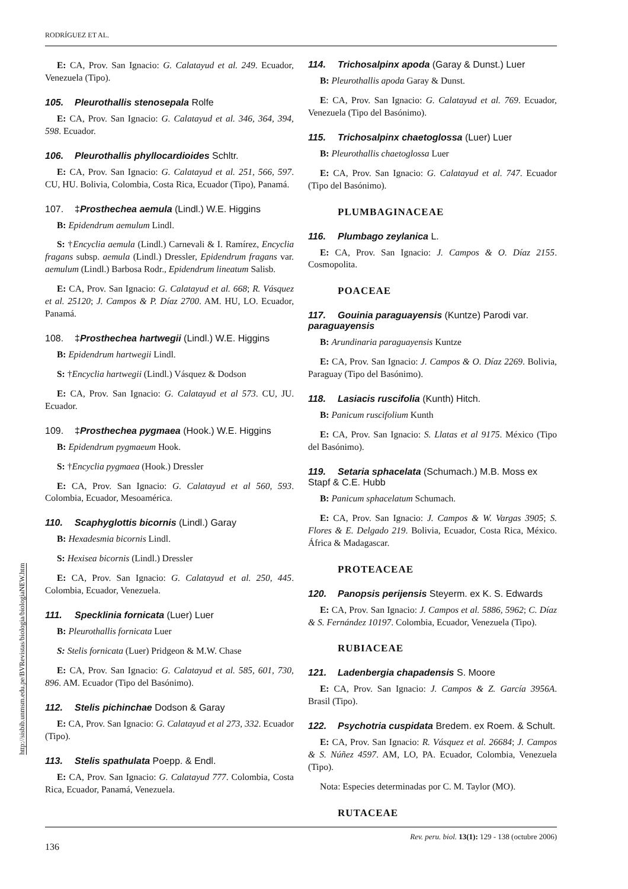RODRÍGUEZ ET AL.
http://sisbib.unmsm.edu.pe/BVRevistas/biologia/biologiaNEW.htm
E: CA, Prov. San Ignacio: G. Calatayud et al. 249. Ecuador, Venezuela (Tipo).
105. Pleurothallis stenosepala Rolfe
E: CA, Prov. San Ignacio: G. Calatayud et al. 346, 364, 394, 598. Ecuador.
106. Pleurothallis phyllocardioides Schltr.
E: CA, Prov. San Ignacio: G. Calatayud et al. 251, 566, 597. CU, HU. Bolivia, Colombia, Costa Rica, Ecuador (Tipo), Panamá.
107. ‡Prosthechea aemula (Lindl.) W.E. Higgins
B: Epidendrum aemulum Lindl.
S: †Encyclia aemula (Lindl.) Carnevali & I. Ramírez, Encyclia fragans subsp. aemula (Lindl.) Dressler, Epidendrum fragans var. aemulum (Lindl.) Barbosa Rodr., Epidendrum lineatum Salisb.
E: CA, Prov. San Ignacio: G. Calatayud et al. 668; R. Vásquez et al. 25120; J. Campos & P. Díaz 2700. AM. HU, LO. Ecuador, Panamá.
108. ‡Prosthechea hartwegii (Lindl.) W.E. Higgins
B: Epidendrum hartwegii Lindl.
S: †Encyclia hartwegii (Lindl.) Vásquez & Dodson
E: CA, Prov. San Ignacio: G. Calatayud et al 573. CU, JU. Ecuador.
109. ‡Prosthechea pygmaea (Hook.) W.E. Higgins
B: Epidendrum pygmaeum Hook.
S: †Encyclia pygmaea (Hook.) Dressler
E: CA, Prov. San Ignacio: G. Calatayud et al 560, 593. Colombia, Ecuador, Mesoamérica.
110. Scaphyglottis bicornis (Lindl.) Garay
B: Hexadesmia bicornis Lindl.
S: Hexisea bicornis (Lindl.) Dressler
E: CA, Prov. San Ignacio: G. Calatayud et al. 250, 445. Colombia, Ecuador, Venezuela.
111. Specklinia fornicata (Luer) Luer
B: Pleurothallis fornicata Luer
S: Stelis fornicata (Luer) Pridgeon & M.W. Chase
E: CA, Prov. San Ignacio: G. Calatayud et al. 585, 601, 730, 896. AM. Ecuador (Tipo del Basónimo).
112. Stelis pichinchae Dodson & Garay
E: CA, Prov. San Ignacio: G. Calatayud et al 273, 332. Ecuador (Tipo).
113. Stelis spathulata Poepp. & Endl.
E: CA, Prov. San Ignacio: G. Calatayud 777. Colombia, Costa Rica, Ecuador, Panamá, Venezuela.
114. Trichosalpinx apoda (Garay & Dunst.) Luer
B: Pleurothallis apoda Garay & Dunst.
E: CA, Prov. San Ignacio: G. Calatayud et al. 769. Ecuador, Venezuela (Tipo del Basónimo).
115. Trichosalpinx chaetoglossa (Luer) Luer
B: Pleurothallis chaetoglossa Luer
E: CA, Prov. San Ignacio: G. Calatayud et al. 747. Ecuador (Tipo del Basónimo).
PLUMBAGINACEAE
116. Plumbago zeylanica L.
E: CA, Prov. San Ignacio: J. Campos & O. Díaz 2155. Cosmopolita.
POACEAE
117. Gouinia paraguayensis (Kuntze) Parodi var. paraguayensis
B: Arundinaria paraguayensis Kuntze
E: CA, Prov. San Ignacio: J. Campos & O. Díaz 2269. Bolivia, Paraguay (Tipo del Basónimo).
118. Lasiacis ruscifolia (Kunth) Hitch.
B: Panicum ruscifolium Kunth
E: CA, Prov. San Ignacio: S. Llatas et al 9175. México (Tipo del Basónimo).
119. Setaria sphacelata (Schumach.) M.B. Moss ex Stapf & C.E. Hubb
B: Panicum sphacelatum Schumach.
E: CA, Prov. San Ignacio: J. Campos & W. Vargas 3905; S. Flores & E. Delgado 219. Bolivia, Ecuador, Costa Rica, México. África & Madagascar.
PROTEACEAE
120. Panopsis perijensis Steyerm. ex K. S. Edwards
E: CA, Prov. San Ignacio: J. Campos et al. 5886, 5962; C. Díaz & S. Fernández 10197. Colombia, Ecuador, Venezuela (Tipo).
RUBIACEAE
121. Ladenbergia chapadensis S. Moore
E: CA, Prov. San Ignacio: J. Campos & Z. García 3956A. Brasil (Tipo).
122. Psychotria cuspidata Bredem. ex Roem. & Schult.
E: CA, Prov. San Ignacio: R. Vásquez et al. 26684; J. Campos & S. Núñez 4597. AM, LO, PA. Ecuador, Colombia, Venezuela (Tipo).
Nota: Especies determinadas por C. M. Taylor (MO).
RUTACEAE
Rev. peru. biol. 13(1): 129 - 138 (octubre 2006)
136